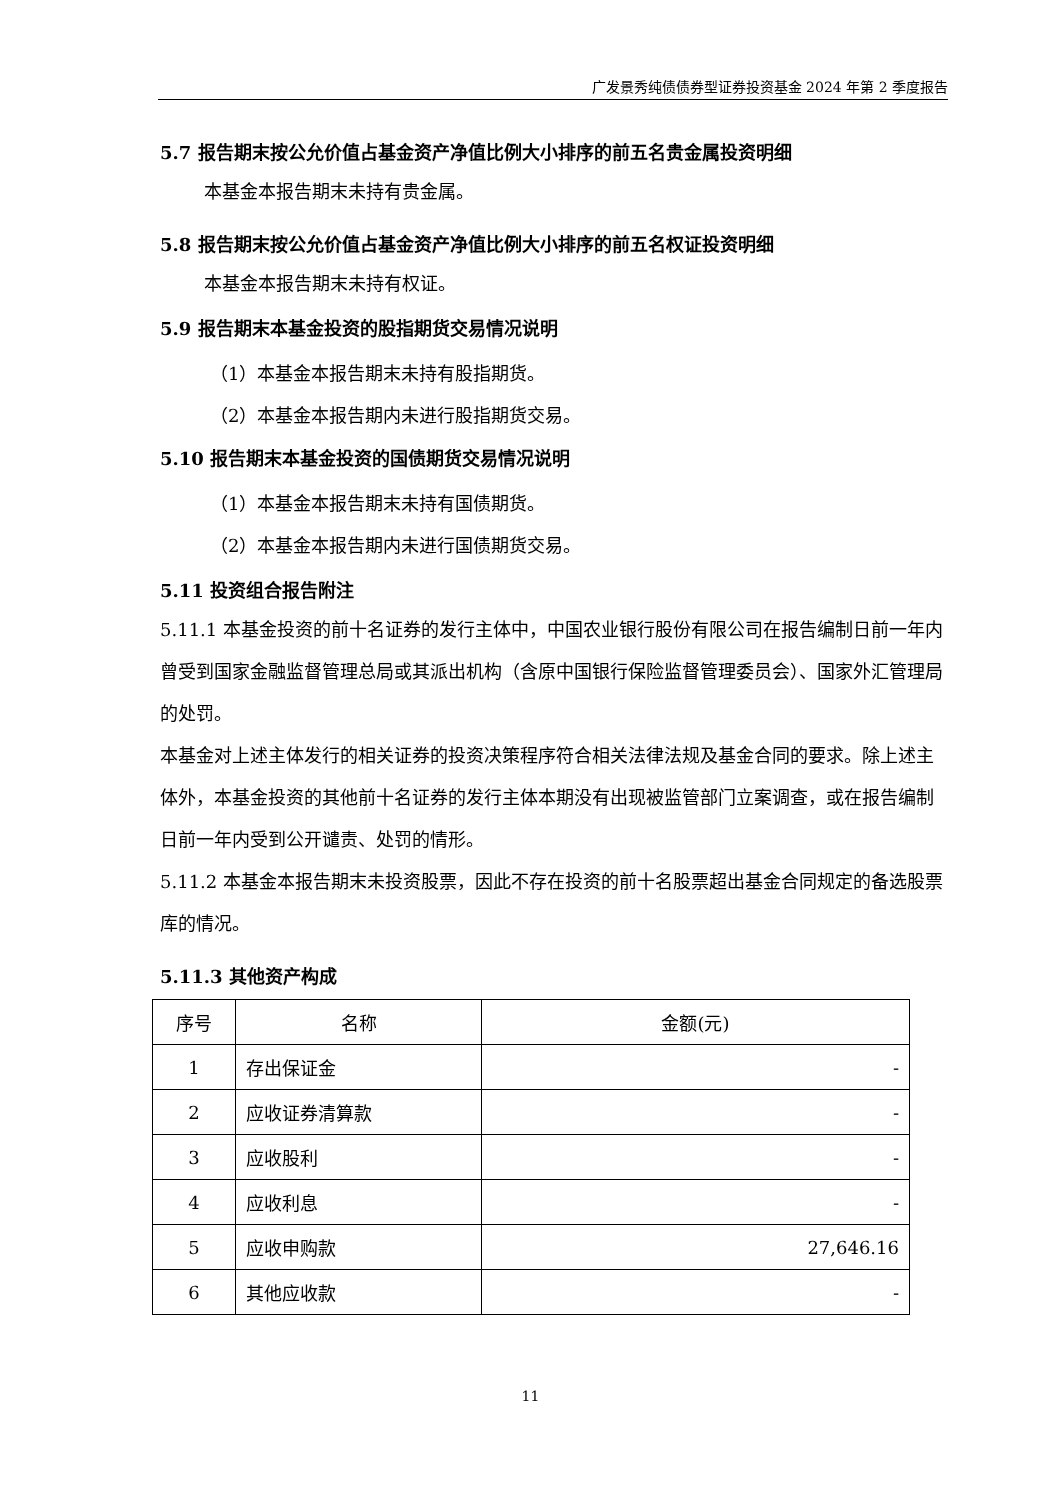广发景秀纯债债券型证券投资基金 2024 年第 2 季度报告
5.7 报告期末按公允价值占基金资产净值比例大小排序的前五名贵金属投资明细
本基金本报告期末未持有贵金属。
5.8 报告期末按公允价值占基金资产净值比例大小排序的前五名权证投资明细
本基金本报告期末未持有权证。
5.9 报告期末本基金投资的股指期货交易情况说明
（1）本基金本报告期末未持有股指期货。
（2）本基金本报告期内未进行股指期货交易。
5.10 报告期末本基金投资的国债期货交易情况说明
（1）本基金本报告期末未持有国债期货。
（2）本基金本报告期内未进行国债期货交易。
5.11 投资组合报告附注
5.11.1 本基金投资的前十名证券的发行主体中，中国农业银行股份有限公司在报告编制日前一年内曾受到国家金融监督管理总局或其派出机构（含原中国银行保险监督管理委员会）、国家外汇管理局的处罚。
本基金对上述主体发行的相关证券的投资决策程序符合相关法律法规及基金合同的要求。除上述主体外，本基金投资的其他前十名证券的发行主体本期没有出现被监管部门立案调查，或在报告编制日前一年内受到公开谴责、处罚的情形。
5.11.2 本基金本报告期末未投资股票，因此不存在投资的前十名股票超出基金合同规定的备选股票库的情况。
5.11.3 其他资产构成
| 序号 | 名称 | 金额(元) |
| --- | --- | --- |
| 1 | 存出保证金 | - |
| 2 | 应收证券清算款 | - |
| 3 | 应收股利 | - |
| 4 | 应收利息 | - |
| 5 | 应收申购款 | 27,646.16 |
| 6 | 其他应收款 | - |
11